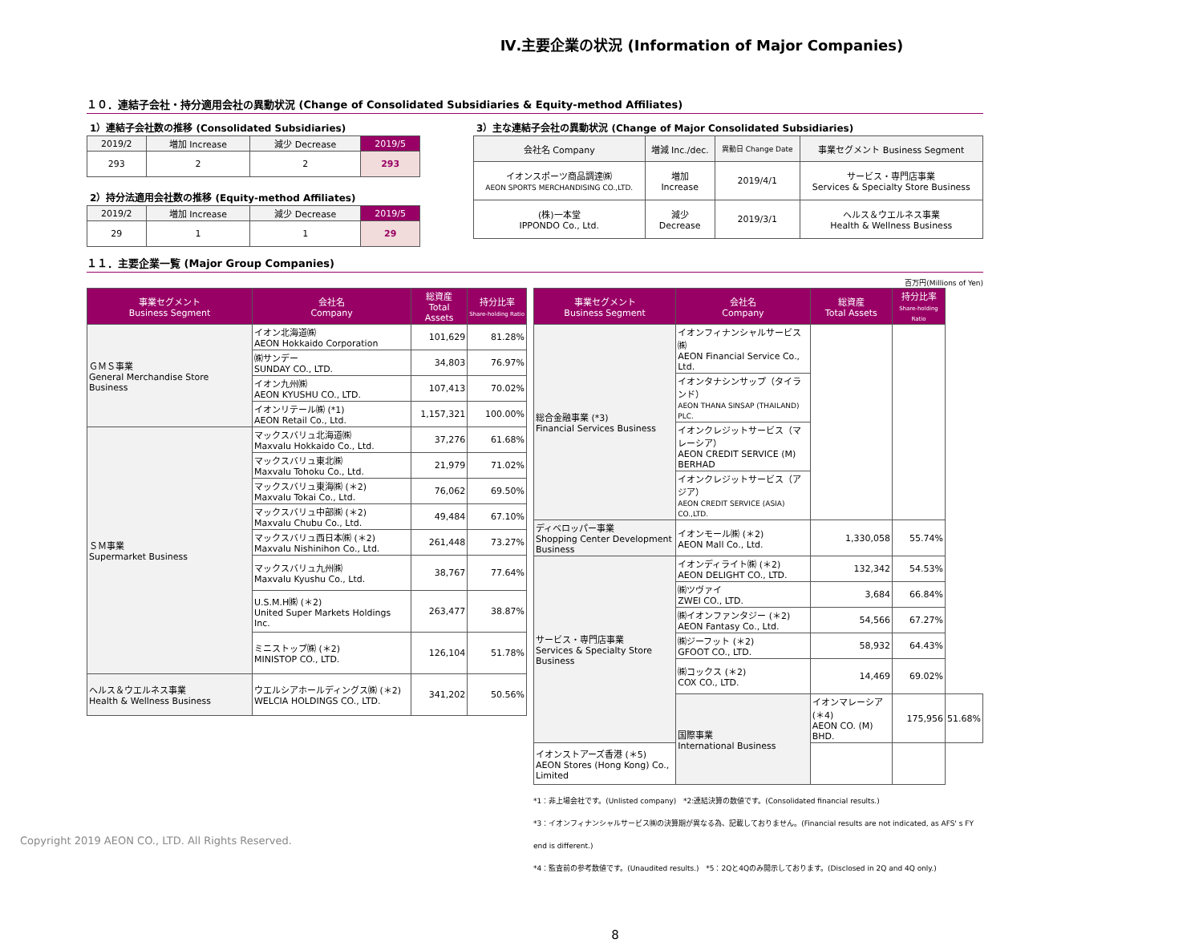Ⅳ.主要企業の状況 (Information of Major Companies)
１０．連結子会社・持分適用会社の異動状況 (Change of Consolidated Subsidiaries & Equity-method Affiliates)
1）連結子会社数の推移 (Consolidated Subsidiaries)
| 2019/2 | 増加 Increase | 減少 Decrease | 2019/5 |
| 293 | 2 | 2 | 293 |
2）持分法適用会社数の推移 (Equity-method Affiliates)
| 2019/2 | 増加 Increase | 減少 Decrease | 2019/5 |
| 29 | 1 | 1 | 29 |
3）主な連結子会社の異動状況 (Change of Major Consolidated Subsidiaries)
| 会社名 Company | 増減 Inc./dec. | 異動日 Change Date | 事業セグメント Business Segment |
| イオンスポーツ商品調達㈱ AEON SPORTS MERCHANDISING CO.,LTD. | 増加 Increase | 2019/4/1 | サービス・専門店事業 Services & Specialty Store Business |
| (株)一本堂 IPPONDO Co., Ltd. | 減少 Decrease | 2019/3/1 | ヘルス＆ウエルネス事業 Health & Wellness Business |
１１．主要企業一覧 (Major Group Companies)
百万円(Millions of Yen)
| 事業セグメント Business Segment | 会社名 Company | 総資産 Total Assets | 持分比率 Share-holding Ratio |
| --- | --- | --- | --- |
| ＧＭＳ事業 General Merchandise Store Business | イオン北海道㈱ AEON Hokkaido Corporation | 101,629 | 81.28% |
| | ㈱サンデー SUNDAY CO., LTD. | 34,803 | 76.97% |
| | イオン九州㈱ AEON KYUSHU CO., LTD. | 107,413 | 70.02% |
| | イオンリテール㈱ (*1) AEON Retail Co., Ltd. | 1,157,321 | 100.00% |
| ＳＭ事業 Supermarket Business | マックスバリュ北海道㈱ Maxvalu Hokkaido Co., Ltd. | 37,276 | 61.68% |
| | マックスバリュ東北㈱ Maxvalu Tohoku Co., Ltd. | 21,979 | 71.02% |
| | マックスバリュ東海㈱ (＊2) Maxvalu Tokai Co., Ltd. | 76,062 | 69.50% |
| | マックスバリュ中部㈱ (＊2) Maxvalu Chubu Co., Ltd. | 49,484 | 67.10% |
| | マックスバリュ西日本㈱ (＊2) Maxvalu Nishinihon Co., Ltd. | 261,448 | 73.27% |
| | マックスバリュ九州㈱ Maxvalu Kyushu Co., Ltd. | 38,767 | 77.64% |
| | U.S.M.H㈱ (＊2) United Super Markets Holdings Inc. | 263,477 | 38.87% |
| | ミニストップ㈱ (＊2) MINISTOP CO., LTD. | 126,104 | 51.78% |
| ヘルス＆ウエルネス事業 Health & Wellness Business | ウエルシアホールディングス㈱ (＊2) WELCIA HOLDINGS CO., LTD. | 341,202 | 50.56% |
| 事業セグメント Business Segment | 会社名 Company | 総資産 Total Assets | 持分比率 Share-holding Ratio | |
| --- | --- | --- | --- | --- |
| 総合金融事業 (*3) Financial Services Business | イオンフィナンシャルサービス㈱ AEON Financial Service Co., Ltd. | | | |
| | イオンタナシンサップ（タイランド） AEON THANA SINSAP (THAILAND) PLC. | | | |
| | イオンクレジットサービス（マレーシア） AEON CREDIT SERVICE (M) BERHAD | | | |
| | イオンクレジットサービス（アジア） AEON CREDIT SERVICE (ASIA) CO.,LTD. | | | |
| ディベロッパー事業 Shopping Center Development Business | イオンモール㈱ (＊2) AEON Mall Co., Ltd. | 1,330,058 | 55.74% | |
| サービス・専門店事業 Services & Specialty Store Business | イオンディライト㈱ (＊2) AEON DELIGHT CO., LTD. | 132,342 | 54.53% | |
| | ㈱ツヴァイ ZWEI CO., LTD. | 3,684 | 66.84% | |
| | ㈱イオンファンタジー (＊2) AEON Fantasy Co., Ltd. | 54,566 | 67.27% | |
| | ㈱ジーフット (＊2) GFOOT CO., LTD. | 58,932 | 64.43% | |
| | ㈱コックス (＊2) COX CO., LTD. | 14,469 | 69.02% | |
| | 国際事業 International Business | イオンマレーシア (＊4) AEON CO. (M) BHD. | 175,956 | 51.68% |
| イオンストアーズ香港 (＊5) AEON Stores (Hong Kong) Co., Limited | | | | |
*1：非上場会社です。(Unlisted company) *2:連結決算の数値です。(Consolidated financial results.)
*3：イオンフィナンシャルサービス㈱の決算期が異なる為、記載しておりません。(Financial results are not indicated, as AFS' s FY end is different.)
*4：監査前の参考数値です。(Unaudited results.) *5：2Qと4Qのみ開示しております。(Disclosed in 2Q and 4Q only.)
8
Copyright 2019 AEON CO., LTD. All Rights Reserved.